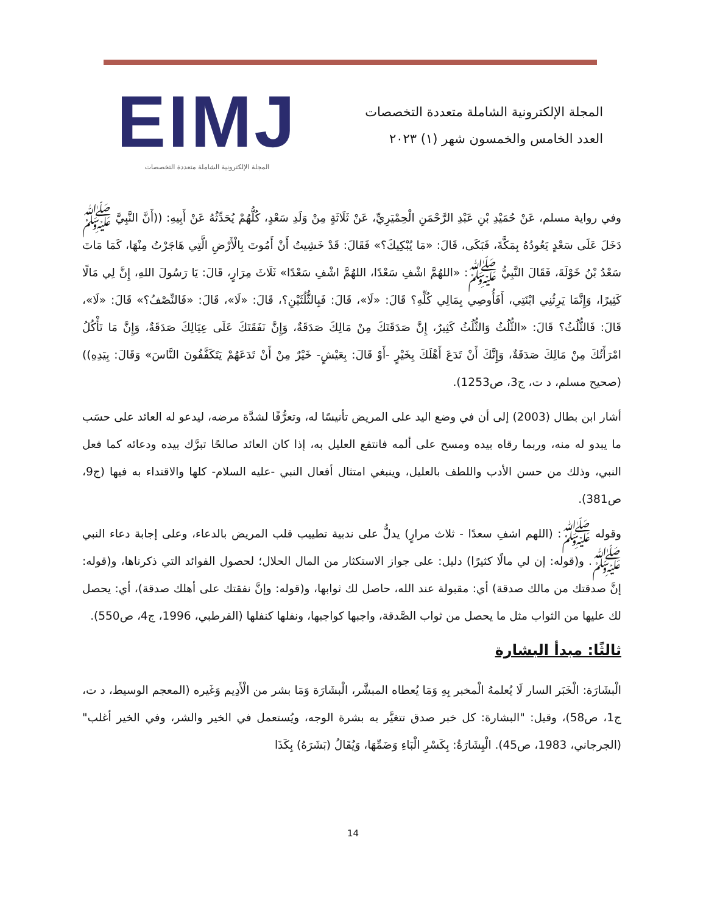EIMJ
المجلة الإلكترونية الشاملة متعددة التخصصات
المجلة الإلكترونية الشاملة متعددة التخصصات
العدد الخامس والخمسون شهر (١) ٢٠٢٣
وفي رواية مسلم، عَنْ حُمَيْدِ بْنِ عَبْدِ الرَّحْمَنِ الْحِمْيَرِيِّ، عَنْ ثَلَاثَةٍ مِنْ وَلَدِ سَعْدٍ، كُلُّهُمْ يُحَدِّثُهُ عَنْ أَبِيهِ: ((أَنَّ النَّبِيَّ ﷺ دَخَلَ عَلَى سَعْدٍ يَعُودُهُ بِمَكَّةَ، فَبَكَى، قَالَ: «مَا يُبْكِيكَ؟» فَقَالَ: قَدْ خَشِيتُ أَنْ أَمُوتَ بِالْأَرْضِ الَّتِي هَاجَرْتُ مِنْهَا، كَمَا مَاتَ سَعْدُ بْنُ خَوْلَةَ، فَقَالَ النَّبِيُّ ﷺ: «اللهُمَّ اشْفِ سَعْدًا، اللهُمَّ اشْفِ سَعْدًا» ثَلَاثَ مِرَارٍ، قَالَ: يَا رَسُولَ اللهِ، إِنَّ لِي مَالًا كَثِيرًا، وَإِنَّمَا يَرِثُنِي ابْنَتِي، أَفَأُوصِي بِمَالِي كُلِّهِ؟ قَالَ: «لَا»، قَالَ: فَبِالثُّلُثَيْنِ؟، قَالَ: «لَا»، قَالَ: «فَالنِّصْفُ؟» قَالَ: «لَا»، قَالَ: فَالثُّلُثُ؟ قَالَ: «الثُّلُثُ وَالثُّلُثُ كَثِيرٌ، إِنَّ صَدَقَتَكَ مِنْ مَالِكَ صَدَقَةٌ، وَإِنَّ نَفَقَتَكَ عَلَى عِيَالِكَ صَدَقَةٌ، وَإِنَّ مَا تَأْكُلُ امْرَأَتُكَ مِنْ مَالِكَ صَدَقَةٌ، وَإِنَّكَ أَنْ تَدَعَ أَهْلَكَ بِخَيْرٍ -أَوْ قَالَ: بِعَيْشٍ- خَيْرٌ مِنْ أَنْ تَدَعَهُمْ يَتَكَفَّفُونَ النَّاسَ» وَقَالَ: بِيَدِهِ)) (صحيح مسلم، د ت، ج3، ص1253).
أشار ابن بطال (2003) إلى أن في وضع اليد على المريض تأنيسًا له، وتعرُّفًا لشدَّة مرضه، ليدعو له العائد على حسَب ما يبدو له منه، وربما رقاه بيده ومسح على ألمه فانتفع العليل به، إذا كان العائد صالحًا تبرَّك بيده ودعائه كما فعل النبي، وذلك من حسن الأدب واللطف بالعليل، وينبغي امتثال أفعال النبي -عليه السلام- كلها والاقتداء به فيها (ج9، ص381).
وقوله ﷺ: (اللهم اشفِ سعدًا - ثلاث مرارٍ) يدلُّ على ندبية تطييب قلب المريض بالدعاء، وعلى إجابة دعاء النبي ﷺ. و(قوله: إن لي مالًا كثيرًا) دليل: على جواز الاستكثار من المال الحلال؛ لحصول الفوائد التي ذكرناها، و(قوله: إنَّ صدقتك من مالك صدقة) أي: مقبولة عند الله، حاصل لك ثوابها، و(قوله: وإنَّ نفقتك على أهلك صدقة)، أي: يحصل لك عليها من الثواب مثل ما يحصل من ثواب الصَّدقة، واجبها كواجبها، ونفلها كنفلها (القرطبي، 1996، ج4، ص550).
ثالثًا: مبدأ البشارة
الْبشَارَة: الْخَبَر السار لَا يُعلمهُ الْمخبر بِهِ وَمَا يُعطاه المبشَّر، الْبشَارَة وَمَا بشر من الْأَدِيم وَغَيره (المعجم الوسيط، د ت، ج1، ص58)، وقيل: "البشارة: كل خبر صدق تتغيَّر به بشرة الوجه، ويُستعمل في الخير والشر، وفي الخير أغلب" (الجرجاني، 1983، ص45). الْبِشَارَةُ: بِكَسْرِ الْبَاءِ وَضَمِّهَا، وَيُقَالُ (بَشَرَهُ) بِكَذَا
14